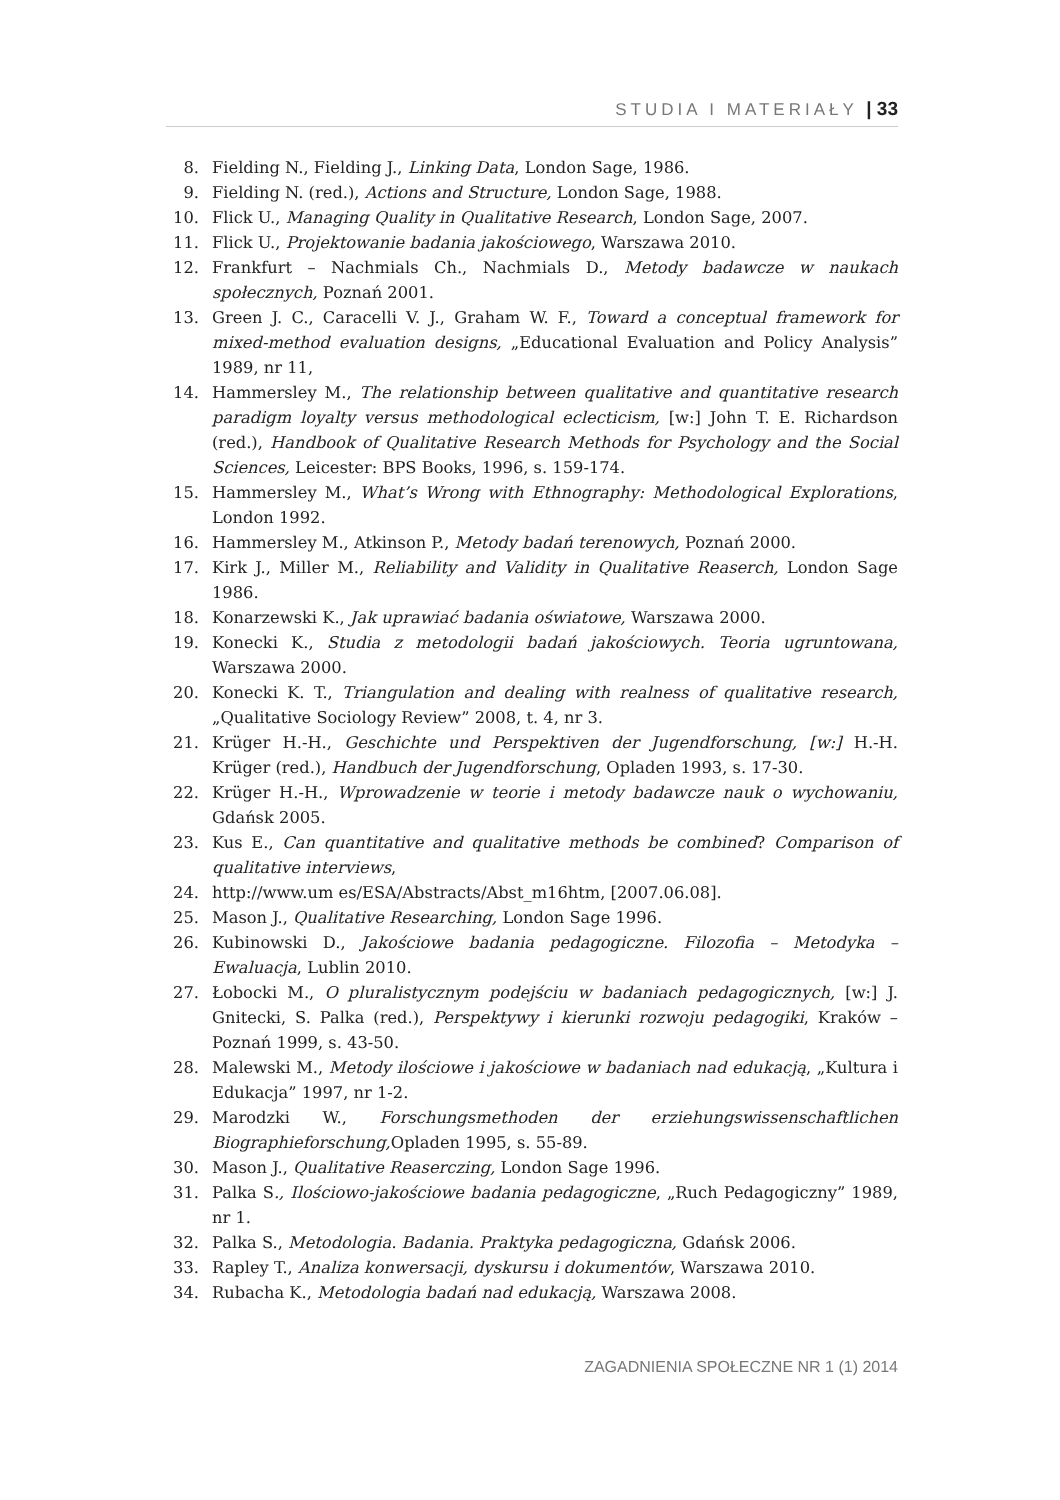STUDIA I MATERIAŁY | 33
8. Fielding N., Fielding J., Linking Data, London Sage, 1986.
9. Fielding N. (red.), Actions and Structure, London Sage, 1988.
10. Flick U., Managing Quality in Qualitative Research, London Sage, 2007.
11. Flick U., Projektowanie badania jakościowego, Warszawa 2010.
12. Frankfurt – Nachmials Ch., Nachmials D., Metody badawcze w naukach społecznych, Poznań 2001.
13. Green J. C., Caracelli V. J., Graham W. F., Toward a conceptual framework for mixed-method evaluation designs, „Educational Evaluation and Policy Analysis” 1989, nr 11,
14. Hammersley M., The relationship between qualitative and quantitative research paradigm loyalty versus methodological eclecticism, [w:] John T. E. Richardson (red.), Handbook of Qualitative Research Methods for Psychology and the Social Sciences, Leicester: BPS Books, 1996, s. 159-174.
15. Hammersley M., What’s Wrong with Ethnography: Methodological Explorations, London 1992.
16. Hammersley M., Atkinson P., Metody badań terenowych, Poznań 2000.
17. Kirk J., Miller M., Reliability and Validity in Qualitative Reaserch, London Sage 1986.
18. Konarzewski K., Jak uprawiać badania oświatowe, Warszawa 2000.
19. Konecki K., Studia z metodologii badań jakościowych. Teoria ugruntowana, Warszawa 2000.
20. Konecki K. T., Triangulation and dealing with realness of qualitative research, „Qualitative Sociology Review” 2008, t. 4, nr 3.
21. Krüger H.-H., Geschichte und Perspektiven der Jugendforschung, [w:] H.-H. Krüger (red.), Handbuch der Jugendforschung, Opladen 1993, s. 17-30.
22. Krüger H.-H., Wprowadzenie w teorie i metody badawcze nauk o wychowaniu, Gdańsk 2005.
23. Kus E., Can quantitative and qualitative methods be combined? Comparison of qualitative interviews,
24. http://www.um es/ESA/Abstracts/Abst_m16htm, [2007.06.08].
25. Mason J., Qualitative Researching, London Sage 1996.
26. Kubinowski D., Jakościowe badania pedagogiczne. Filozofia – Metodyka – Ewaluacja, Lublin 2010.
27. Łobocki M., O pluralistycznym podejściu w badaniach pedagogicznych, [w:] J. Gnitecki, S. Palka (red.), Perspektywy i kierunki rozwoju pedagogiki, Kraków – Poznań 1999, s. 43-50.
28. Malewski M., Metody ilościowe i jakościowe w badaniach nad edukacją, „Kultura i Edukacja” 1997, nr 1-2.
29. Marodzki W., Forschungsmethoden der erziehungswissenschaftlichen Biographieforschung, Opladen 1995, s. 55-89.
30. Mason J., Qualitative Reaserczing, London Sage 1996.
31. Palka S., Ilościowo-jakościowe badania pedagogiczne, „Ruch Pedagogiczny” 1989, nr 1.
32. Palka S., Metodologia. Badania. Praktyka pedagogiczna, Gdańsk 2006.
33. Rapley T., Analiza konwersacji, dyskursu i dokumentów, Warszawa 2010.
34. Rubacha K., Metodologia badań nad edukacją, Warszawa 2008.
ZAGADNIENIA SPOŁECZNE NR 1 (1) 2014